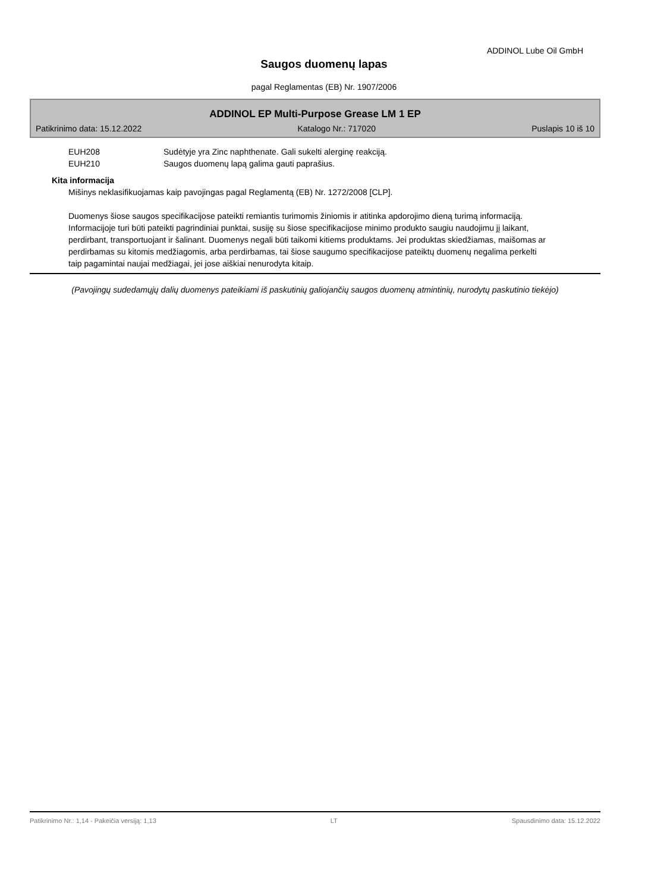ADDINOL Lube Oil GmbH
Saugos duomenų lapas
pagal Reglamentas (EB) Nr. 1907/2006
ADDINOL EP Multi-Purpose Grease LM 1 EP
Patikrinimo data: 15.12.2022 Katalogo Nr.: 717020 Puslapis 10 iš 10
EUH208 Sudėtyje yra Zinc naphthenate. Gali sukelti alerginę reakciją.
EUH210 Saugos duomenų lapą galima gauti paprašius.
Kita informacija
Mišinys neklasifikuojamas kaip pavojingas pagal Reglamentą (EB) Nr. 1272/2008 [CLP].
Duomenys šiose saugos specifikacijose pateikti remiantis turimomis žiniomis ir atitinka apdorojimo dieną turimą informaciją. Informacijoje turi būti pateikti pagrindiniai punktai, susiję su šiose specifikacijose minimo produkto saugiu naudojimu jį laikant, perdirbant, transportuojant ir šalinant. Duomenys negali būti taikomi kitiems produktams. Jei produktas skiedžiamas, maišomas ar perdirbamas su kitomis medžiagomis, arba perdirbamas, tai šiose saugumo specifikacijose pateiktų duomenų negalima perkelti taip pagamintai naujai medžiagai, jei jose aiškiai nenurodyta kitaip.
(Pavojingų sudedamųjų dalių duomenys pateikiami iš paskutinių galiojančių saugos duomenų atmintinių, nurodytų paskutinio tiekėjo)
Patikrinimo Nr.: 1,14 - Pakeičia versiją: 1,13 LT Spausdinimo data: 15.12.2022